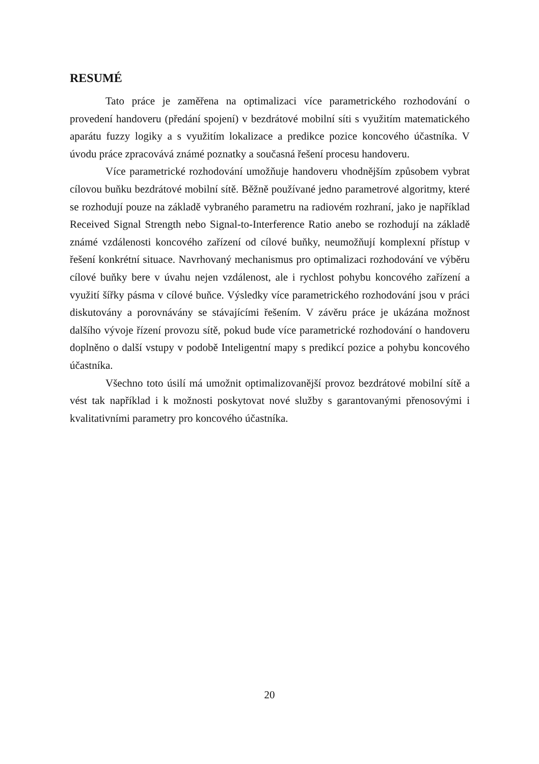RESUMÉ
Tato práce je zaměřena na optimalizaci více parametrického rozhodování o provedení handoveru (předání spojení) v bezdrátové mobilní síti s využitím matematického aparátu fuzzy logiky a s využitím lokalizace a predikce pozice koncového účastníka. V úvodu práce zpracovává známé poznatky a současná řešení procesu handoveru.
Více parametrické rozhodování umožňuje handoveru vhodnějším způsobem vybrat cílovou buňku bezdrátové mobilní sítě. Běžně používané jedno parametrové algoritmy, které se rozhodují pouze na základě vybraného parametru na radiovém rozhraní, jako je například Received Signal Strength nebo Signal-to-Interference Ratio anebo se rozhodují na základě známé vzdálenosti koncového zařízení od cílové buňky, neumožňují komplexní přístup v řešení konkrétní situace. Navrhovaný mechanismus pro optimalizaci rozhodování ve výběru cílové buňky bere v úvahu nejen vzdálenost, ale i rychlost pohybu koncového zařízení a využití šířky pásma v cílové buňce. Výsledky více parametrického rozhodování jsou v práci diskutovány a porovnávány se stávajícími řešením. V závěru práce je ukázána možnost dalšího vývoje řízení provozu sítě, pokud bude více parametrické rozhodování o handoveru doplněno o další vstupy v podobě Inteligentní mapy s predikcí pozice a pohybu koncového účastníka.
Všechno toto úsilí má umožnit optimalizovanější provoz bezdrátové mobilní sítě a vést tak například i k možnosti poskytovat nové služby s garantovanými přenosovými i kvalitativními parametry pro koncového účastníka.
20